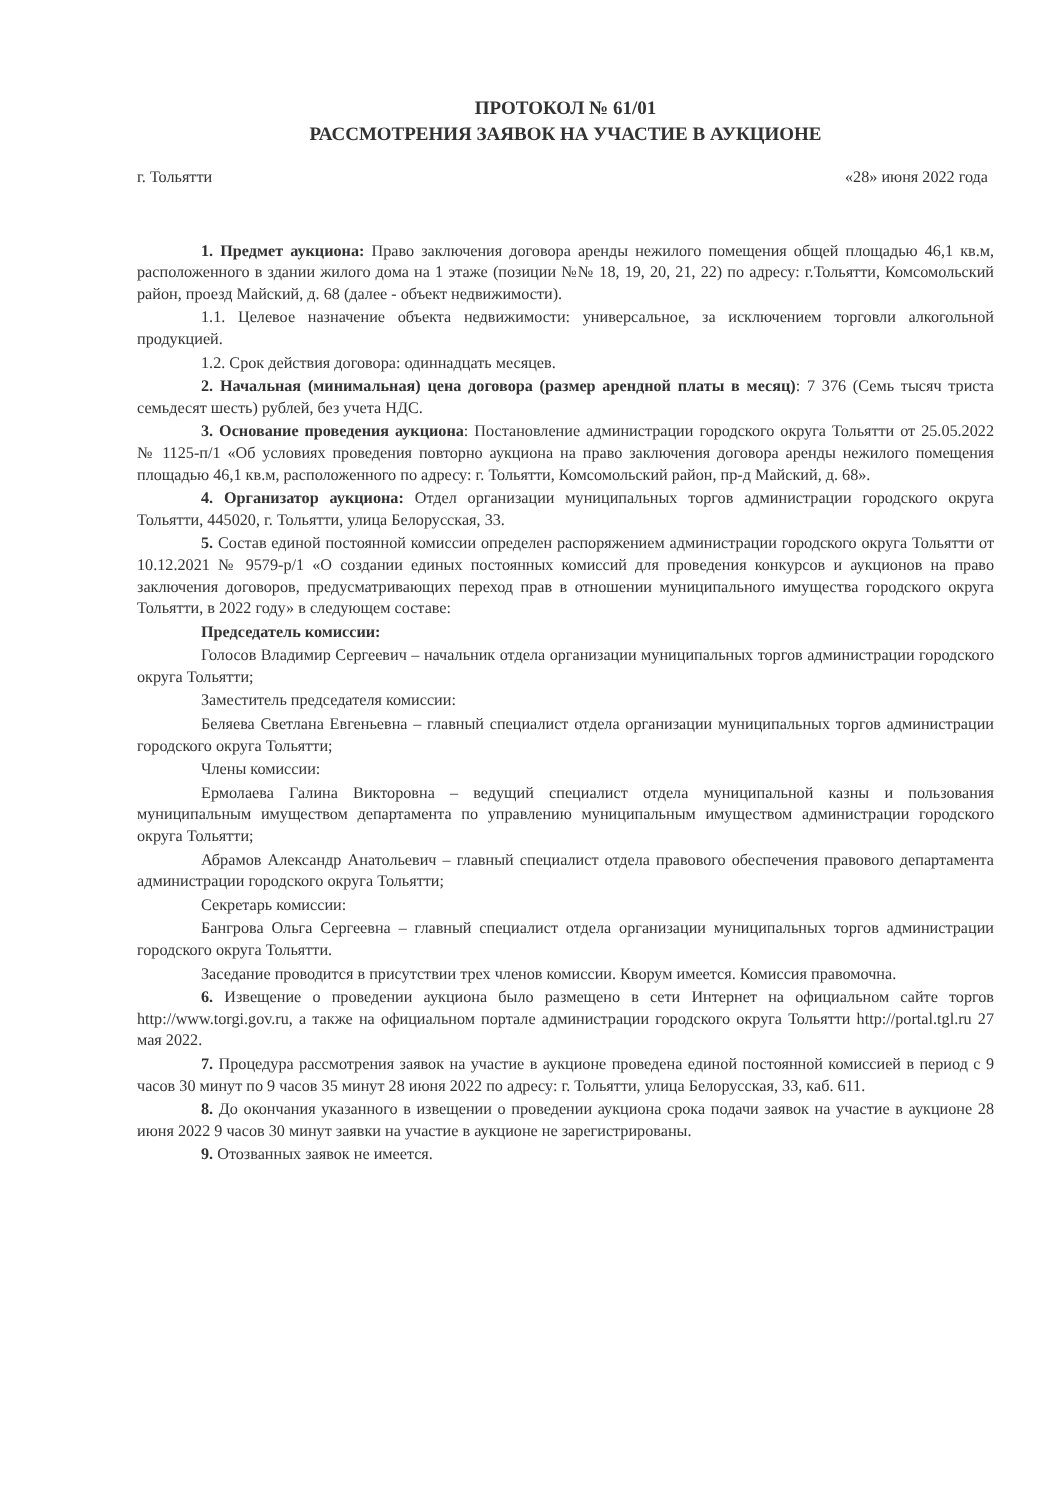ПРОТОКОЛ № 61/01
РАССМОТРЕНИЯ ЗАЯВОК НА УЧАСТИЕ В АУКЦИОНЕ
г. Тольятти «28» июня 2022 года
1. Предмет аукциона: Право заключения договора аренды нежилого помещения общей площадью 46,1 кв.м, расположенного в здании жилого дома на 1 этаже (позиции №№ 18, 19, 20, 21, 22) по адресу: г.Тольятти, Комсомольский район, проезд Майский, д. 68 (далее - объект недвижимости).
1.1. Целевое назначение объекта недвижимости: универсальное, за исключением торговли алкогольной продукцией.
1.2. Срок действия договора: одиннадцать месяцев.
2. Начальная (минимальная) цена договора (размер арендной платы в месяц): 7 376 (Семь тысяч триста семьдесят шесть) рублей, без учета НДС.
3. Основание проведения аукциона: Постановление администрации городского округа Тольятти от 25.05.2022 № 1125-п/1 «Об условиях проведения повторно аукциона на право заключения договора аренды нежилого помещения площадью 46,1 кв.м, расположенного по адресу: г. Тольятти, Комсомольский район, пр-д Майский, д. 68».
4. Организатор аукциона: Отдел организации муниципальных торгов администрации городского округа Тольятти, 445020, г. Тольятти, улица Белорусская, 33.
5. Состав единой постоянной комиссии определен распоряжением администрации городского округа Тольятти от 10.12.2021 № 9579-р/1 «О создании единых постоянных комиссий для проведения конкурсов и аукционов на право заключения договоров, предусматривающих переход прав в отношении муниципального имущества городского округа Тольятти, в 2022 году» в следующем составе:
Председатель комиссии:
Голосов Владимир Сергеевич – начальник отдела организации муниципальных торгов администрации городского округа Тольятти;
Заместитель председателя комиссии:
Беляева Светлана Евгеньевна – главный специалист отдела организации муниципальных торгов администрации городского округа Тольятти;
Члены комиссии:
Ермолаева Галина Викторовна – ведущий специалист отдела муниципальной казны и пользования муниципальным имуществом департамента по управлению муниципальным имуществом администрации городского округа Тольятти;
Абрамов Александр Анатольевич – главный специалист отдела правового обеспечения правового департамента администрации городского округа Тольятти;
Секретарь комиссии:
Бангрова Ольга Сергеевна – главный специалист отдела организации муниципальных торгов администрации городского округа Тольятти.
Заседание проводится в присутствии трех членов комиссии. Кворум имеется. Комиссия правомочна.
6. Извещение о проведении аукциона было размещено в сети Интернет на официальном сайте торгов http://www.torgi.gov.ru, а также на официальном портале администрации городского округа Тольятти http://portal.tgl.ru 27 мая 2022.
7. Процедура рассмотрения заявок на участие в аукционе проведена единой постоянной комиссией в период с 9 часов 30 минут по 9 часов 35 минут 28 июня 2022 по адресу: г. Тольятти, улица Белорусская, 33, каб. 611.
8. До окончания указанного в извещении о проведении аукциона срока подачи заявок на участие в аукционе 28 июня 2022 9 часов 30 минут заявки на участие в аукционе не зарегистрированы.
9. Отозванных заявок не имеется.